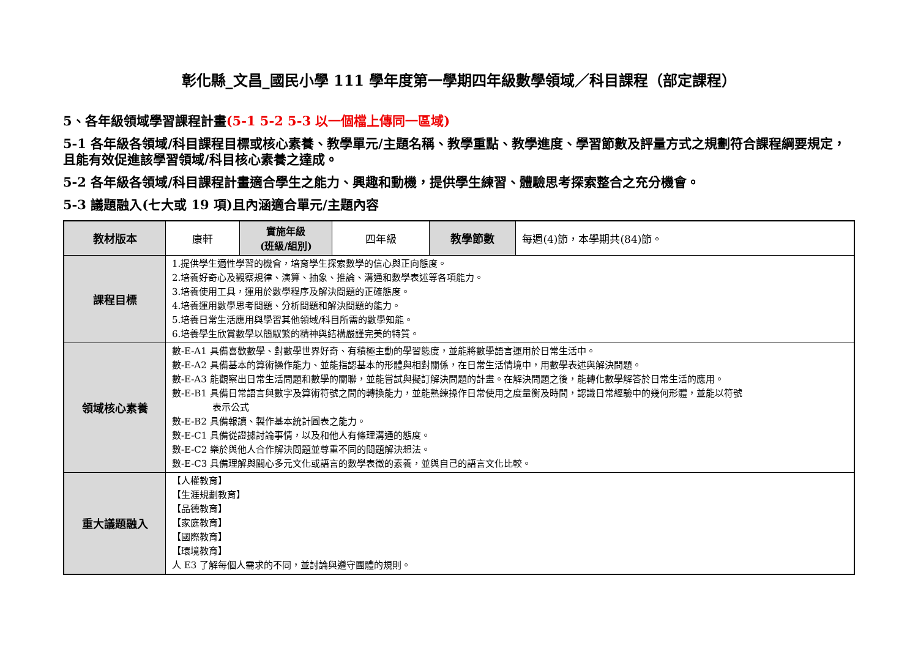彰化縣_文昌_國民小學 111 學年度第一學期四年級數學領域／科目課程（部定課程）
5、各年級領域學習課程計畫(5-1 5-2 5-3 以一個檔上傳同一區域)
5-1 各年級各領域/科目課程目標或核心素養、教學單元/主題名稱、教學重點、教學進度、學習節數及評量方式之規劃符合課程綱要規定，且能有效促進該學習領域/科目核心素養之達成。
5-2 各年級各領域/科目課程計畫適合學生之能力、興趣和動機，提供學生練習、體驗思考探索整合之充分機會。
5-3 議題融入(七大或 19 項)且內涵適合單元/主題內容
| 教材版本 | 康軒 | 實施年級 (班級/組別) | 四年級 | 教學節數 | 每週(4)節，本學期共(84)節。 |
| 課程目標 | 1.提供學生適性學習的機會，培育學生探索數學的信心與正向態度。 2.培養好奇心及觀察規律、演算、抽象、推論、溝通和數學表述等各項能力。 3.培養使用工具，運用於數學程序及解決問題的正確態度。 4.培養運用數學思考問題、分析問題和解決問題的能力。 5.培養日常生活應用與學習其他領域/科目所需的數學知能。 6.培養學生欣賞數學以簡馭繁的精神與結構嚴謹完美的特質。 | | | | |
| 領域核心素養 | 數-E-A1 具備喜歡數學、對數學世界好奇、有積極主動的學習態度，並能將數學語言運用於日常生活中。 數-E-A2 具備基本的算術操作能力、並能指認基本的形體與相對關係，在日常生活情境中，用數學表述與解決問題。 數-E-A3 能觀察出日常生活問題和數學的關聯，並能嘗試與擬訂解決問題的計畫。在解決問題之後，能轉化數學解答於日常生活的應用。 數-E-B1 具備日常語言與數字及算術符號之間的轉換能力，並能熟練操作日常使用之度量衡及時間，認識日常經驗中的幾何形體，並能以符號 表示公式 數-E-B2 具備報讀、製作基本統計圖表之能力。 數-E-C1 具備從證據討論事情，以及和他人有條理溝通的態度。 數-E-C2 樂於與他人合作解決問題並尊重不同的問題解決想法。 數-E-C3 具備理解與關心多元文化或語言的數學表徵的素養，並與自己的語言文化比較。 | | | | |
| 重大議題融入 | 【人權教育】 【生涯規劃教育】 【品德教育】 【家庭教育】 【國際教育】 【環境教育】 人 E3 了解每個人需求的不同，並討論與遵守團體的規則。 | | | | |